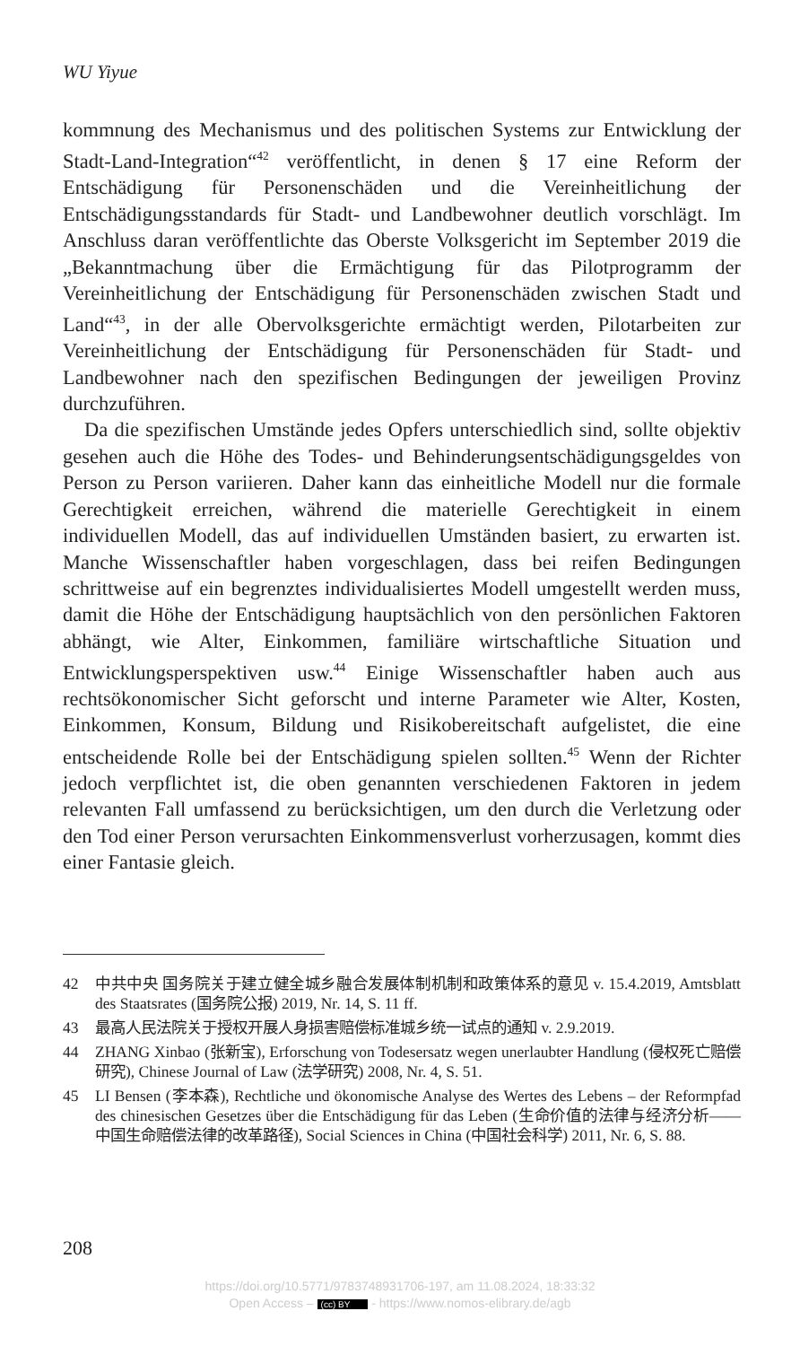WU Yiyue
kommnung des Mechanismus und des politischen Systems zur Entwicklung der Stadt-Land-Integration“<sup>42</sup> veröffentlicht, in denen § 17 eine Reform der Entschädigung für Personenschäden und die Vereinheitlichung der Entschädigungsstandards für Stadt- und Landbewohner deutlich vorschlägt. Im Anschluss daran veröffentlichte das Oberste Volksgericht im September 2019 die „Bekanntmachung über die Ermächtigung für das Pilotprogramm der Vereinheitlichung der Entschädigung für Personenschäden zwischen Stadt und Land“<sup>43</sup>, in der alle Obervolksgerichte ermächtigt werden, Pilotarbeiten zur Vereinheitlichung der Entschädigung für Personenschäden für Stadt- und Landbewohner nach den spezifischen Bedingungen der jeweiligen Provinz durchzuführen.
Da die spezifischen Umstände jedes Opfers unterschiedlich sind, sollte objektiv gesehen auch die Höhe des Todes- und Behinderungsentschädigungsgeldes von Person zu Person variieren. Daher kann das einheitliche Modell nur die formale Gerechtigkeit erreichen, während die materielle Gerechtigkeit in einem individuellen Modell, das auf individuellen Umständen basiert, zu erwarten ist. Manche Wissenschaftler haben vorgeschlagen, dass bei reifen Bedingungen schrittweise auf ein begrenztes individualisiertes Modell umgestellt werden muss, damit die Höhe der Entschädigung hauptsächlich von den persönlichen Faktoren abhängt, wie Alter, Einkommen, familiäre wirtschaftliche Situation und Entwicklungsperspektiven usw.<sup>44</sup> Einige Wissenschaftler haben auch aus rechtsökonomischer Sicht geforscht und interne Parameter wie Alter, Kosten, Einkommen, Konsum, Bildung und Risikobereitschaft aufgelistet, die eine entscheidende Rolle bei der Entschädigung spielen sollten.<sup>45</sup> Wenn der Richter jedoch verpflichtet ist, die oben genannten verschiedenen Faktoren in jedem relevanten Fall umfassend zu berücksichtigen, um den durch die Verletzung oder den Tod einer Person verursachten Einkommensverlust vorherzusagen, kommt dies einer Fantasie gleich.
42 中共中央 国务院关于建立健全城乡融合发展体制机制和政策体系的意见 v. 15.4.2019, Amtsblatt des Staatsrates (国务院公报) 2019, Nr. 14, S. 11 ff.
43 最高人民法院关于授权开展人身损害赔偿标准城乡统一试点的通知 v. 2.9.2019.
44 ZHANG Xinbao (张新宝), Erforschung von Todesersatz wegen unerlaubter Handlung (侵权死亡赔偿研究), Chinese Journal of Law (法学研究) 2008, Nr. 4, S. 51.
45 LI Bensen (李本森), Rechtliche und ökonomische Analyse des Wertes des Lebens – der Reformpfad des chinesischen Gesetzes über die Entschädigung für das Leben (生命价值的法律与经济分析——中国生命赔偿法律的改革路径), Social Sciences in China (中国社会科学) 2011, Nr. 6, S. 88.
208
https://doi.org/10.5771/9783748931706-197, am 11.08.2024, 18:33:32
Open Access – (cc) BY - https://www.nomos-elibrary.de/agb